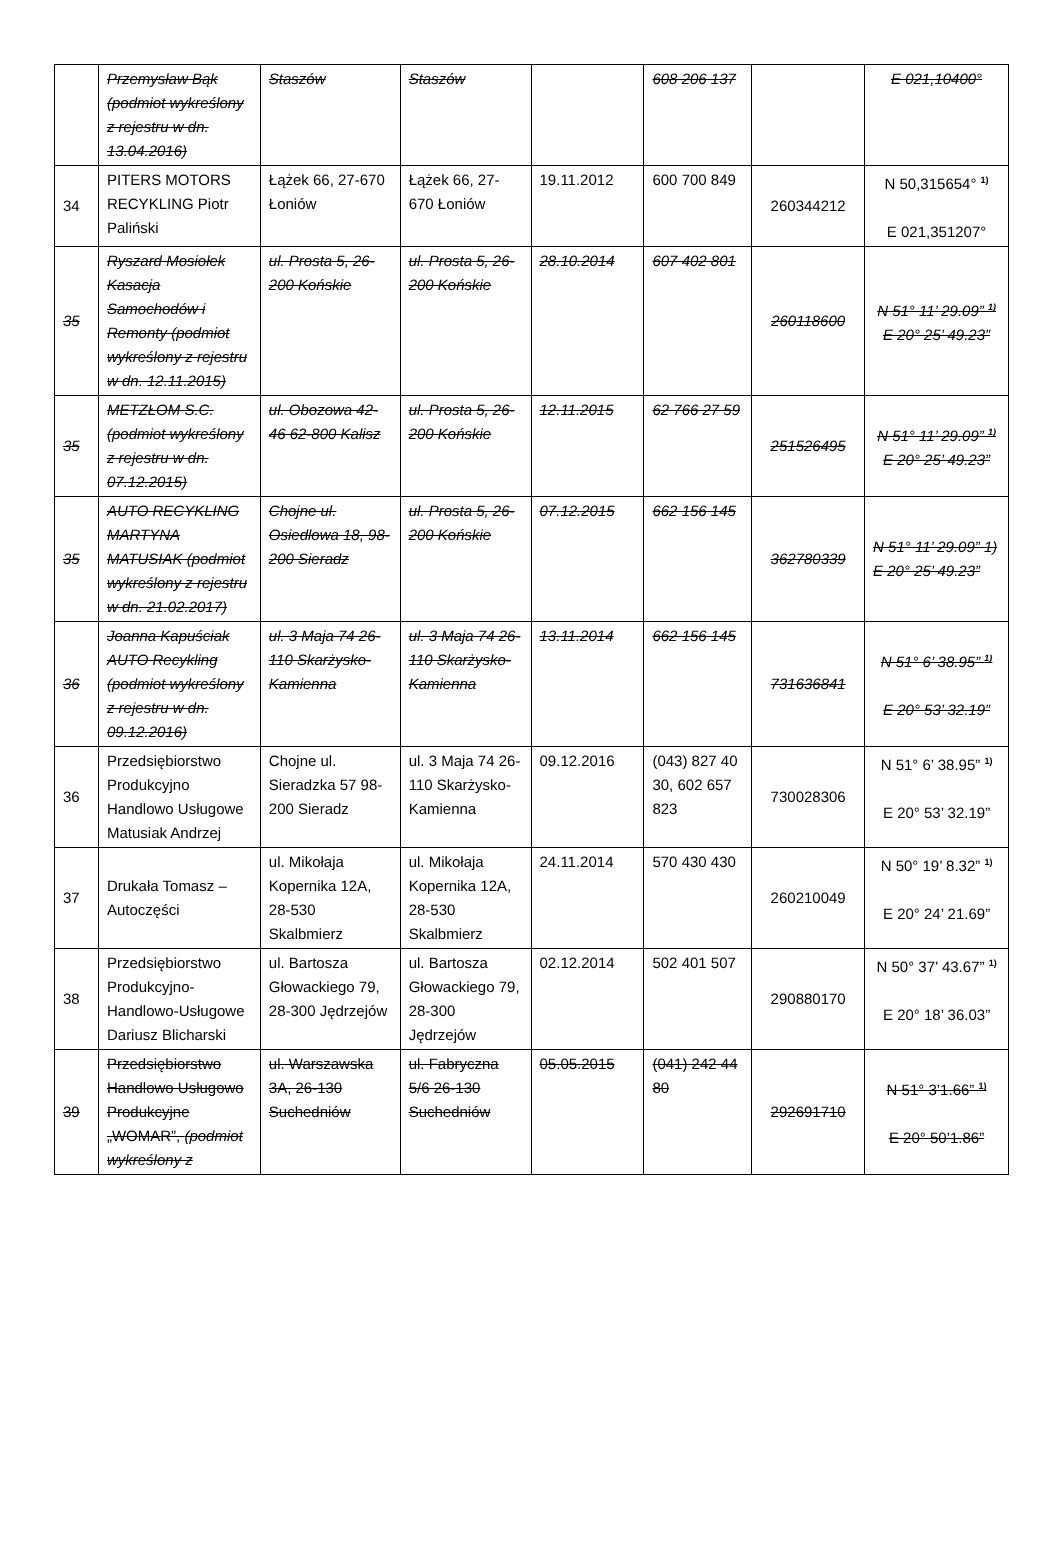| | Przemysław Bąk (podmiot wykreślony z rejestru w dn. 13.04.2016) | Staszów | Staszów | | 608 206 137 | | E 021,10400° |
| 34 | PITERS MOTORS RECYKLING Piotr Paliński | Łążek 66, 27-670 Łoniów | Łążek 66, 27-670 Łoniów | 19.11.2012 | 600 700 849 | 260344212 | N 50,315654° <sup>1)</sup> E 021,351207° |
| 35 | Ryszard Mosiołek Kasacja Samochodów i Remonty (podmiot wykreślony z rejestru w dn. 12.11.2015) | ul. Prosta 5, 26-200 Końskie | ul. Prosta 5, 26-200 Końskie | 28.10.2014 | 607 402 801 | 260118600 | N 51° 11’ 29.09” <sup>1)</sup> E 20° 25’ 49.23” |
| 35 | METZŁOM S.C. (podmiot wykreślony z rejestru w dn. 07.12.2015) | ul. Obozowa 42-46 62-800 Kalisz | ul. Prosta 5, 26-200 Końskie | 12.11.2015 | 62 766 27 59 | 251526495 | N 51° 11’ 29.09” <sup>1)</sup> E 20° 25’ 49.23” |
| 35 | AUTO RECYKLING MARTYNA MATUSIAK (podmiot wykreślony z rejestru w dn. 21.02.2017) | Chojne ul. Osiedlowa 18, 98-200 Sieradz | ul. Prosta 5, 26-200 Końskie | 07.12.2015 | 662 156 145 | 362780339 | N 51° 11’ 29.09” 1) E 20° 25’ 49.23” |
| 36 | Joanna Kapuściak AUTO Recykling (podmiot wykreślony z rejestru w dn. 09.12.2016) | ul. 3 Maja 74 26-110 Skarżysko-Kamienna | ul. 3 Maja 74 26-110 Skarżysko-Kamienna | 13.11.2014 | 662 156 145 | 731636841 | N 51° 6’ 38.95” <sup>1)</sup> E 20° 53’ 32.19” |
| 36 | Przedsiębiorstwo Produkcyjno Handlowo Usługowe Matusiak Andrzej | Chojne ul. Sieradzka 57 98-200 Sieradz | ul. 3 Maja 74 26-110 Skarżysko-Kamienna | 09.12.2016 | (043) 827 40 30, 602 657 823 | 730028306 | N 51° 6’ 38.95” <sup>1)</sup> E 20° 53’ 32.19” |
| 37 | Drukała Tomasz – Autoczęści | ul. Mikołaja Kopernika 12A, 28-530 Skalbmierz | ul. Mikołaja Kopernika 12A, 28-530 Skalbmierz | 24.11.2014 | 570 430 430 | 260210049 | N 50° 19’ 8.32” <sup>1)</sup> E 20° 24’ 21.69” |
| 38 | Przedsiębiorstwo Produkcyjno-Handlowo-Usługowe Dariusz Blicharski | ul. Bartosza Głowackiego 79, 28-300 Jędrzejów | ul. Bartosza Głowackiego 79, 28-300 Jędrzejów | 02.12.2014 | 502 401 507 | 290880170 | N 50° 37’ 43.67” <sup>1)</sup> E 20° 18’ 36.03” |
| 39 | Przedsiębiorstwo Handlowo Usługowo Produkcyjne „WOMAR”, (podmiot wykreślony z | ul. Warszawska 3A, 26-130 Suchedniów | ul. Fabryczna 5/6 26-130 Suchedniów | 05.05.2015 | (041) 242 44 80 | 292691710 | N 51° 3’1.66” <sup>1)</sup> E 20° 50’1.86” |